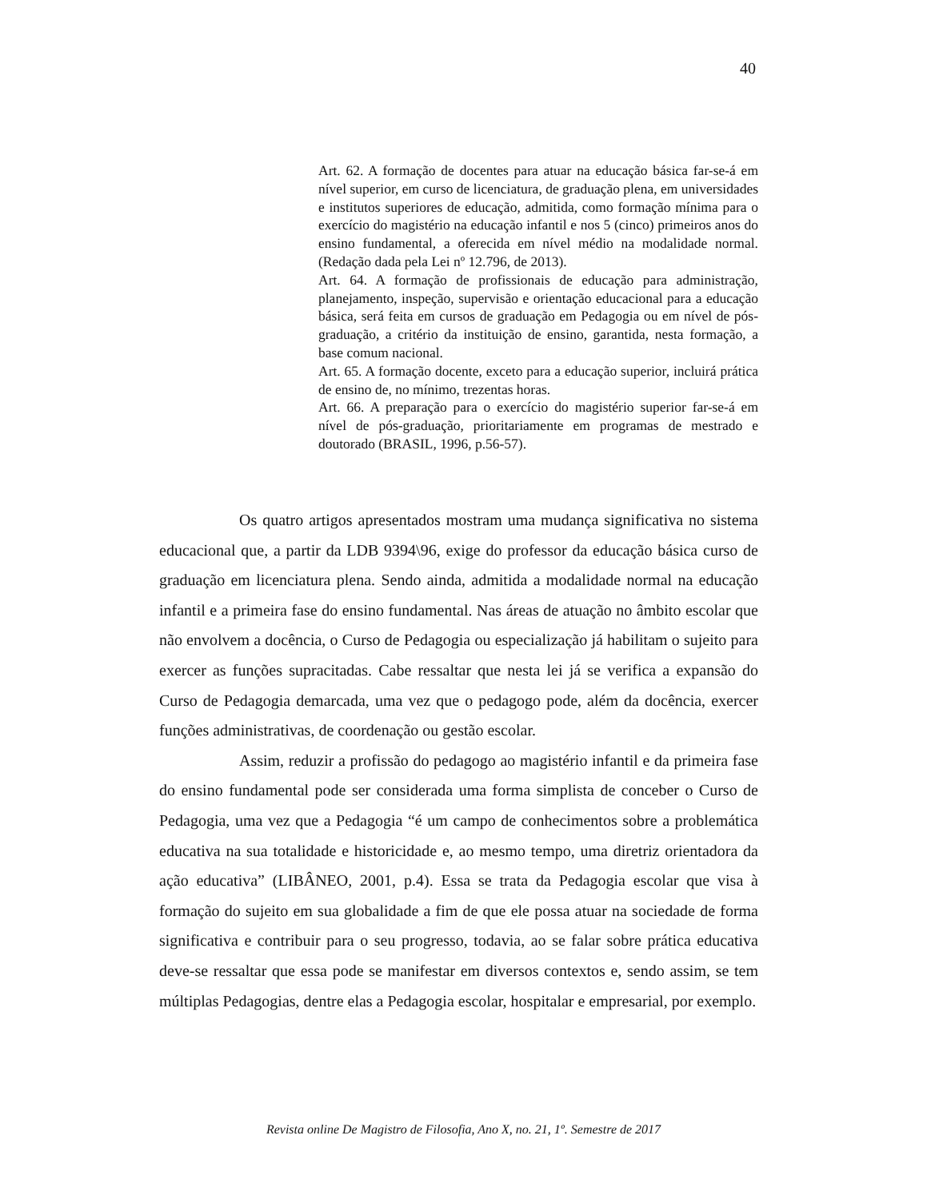40
Art. 62. A formação de docentes para atuar na educação básica far-se-á em nível superior, em curso de licenciatura, de graduação plena, em universidades e institutos superiores de educação, admitida, como formação mínima para o exercício do magistério na educação infantil e nos 5 (cinco) primeiros anos do ensino fundamental, a oferecida em nível médio na modalidade normal. (Redação dada pela Lei nº 12.796, de 2013).
Art. 64. A formação de profissionais de educação para administração, planejamento, inspeção, supervisão e orientação educacional para a educação básica, será feita em cursos de graduação em Pedagogia ou em nível de pós-graduação, a critério da instituição de ensino, garantida, nesta formação, a base comum nacional.
Art. 65. A formação docente, exceto para a educação superior, incluirá prática de ensino de, no mínimo, trezentas horas.
Art. 66. A preparação para o exercício do magistério superior far-se-á em nível de pós-graduação, prioritariamente em programas de mestrado e doutorado (BRASIL, 1996, p.56-57).
Os quatro artigos apresentados mostram uma mudança significativa no sistema educacional que, a partir da LDB 9394\96, exige do professor da educação básica curso de graduação em licenciatura plena. Sendo ainda, admitida a modalidade normal na educação infantil e a primeira fase do ensino fundamental. Nas áreas de atuação no âmbito escolar que não envolvem a docência, o Curso de Pedagogia ou especialização já habilitam o sujeito para exercer as funções supracitadas. Cabe ressaltar que nesta lei já se verifica a expansão do Curso de Pedagogia demarcada, uma vez que o pedagogo pode, além da docência, exercer funções administrativas, de coordenação ou gestão escolar.
Assim, reduzir a profissão do pedagogo ao magistério infantil e da primeira fase do ensino fundamental pode ser considerada uma forma simplista de conceber o Curso de Pedagogia, uma vez que a Pedagogia “é um campo de conhecimentos sobre a problemática educativa na sua totalidade e historicidade e, ao mesmo tempo, uma diretriz orientadora da ação educativa” (LIBÂNEO, 2001, p.4). Essa se trata da Pedagogia escolar que visa à formação do sujeito em sua globalidade a fim de que ele possa atuar na sociedade de forma significativa e contribuir para o seu progresso, todavia, ao se falar sobre prática educativa deve-se ressaltar que essa pode se manifestar em diversos contextos e, sendo assim, se tem múltiplas Pedagogias, dentre elas a Pedagogia escolar, hospitalar e empresarial, por exemplo.
Revista online De Magistro de Filosofia, Ano X, no. 21, 1º. Semestre de 2017